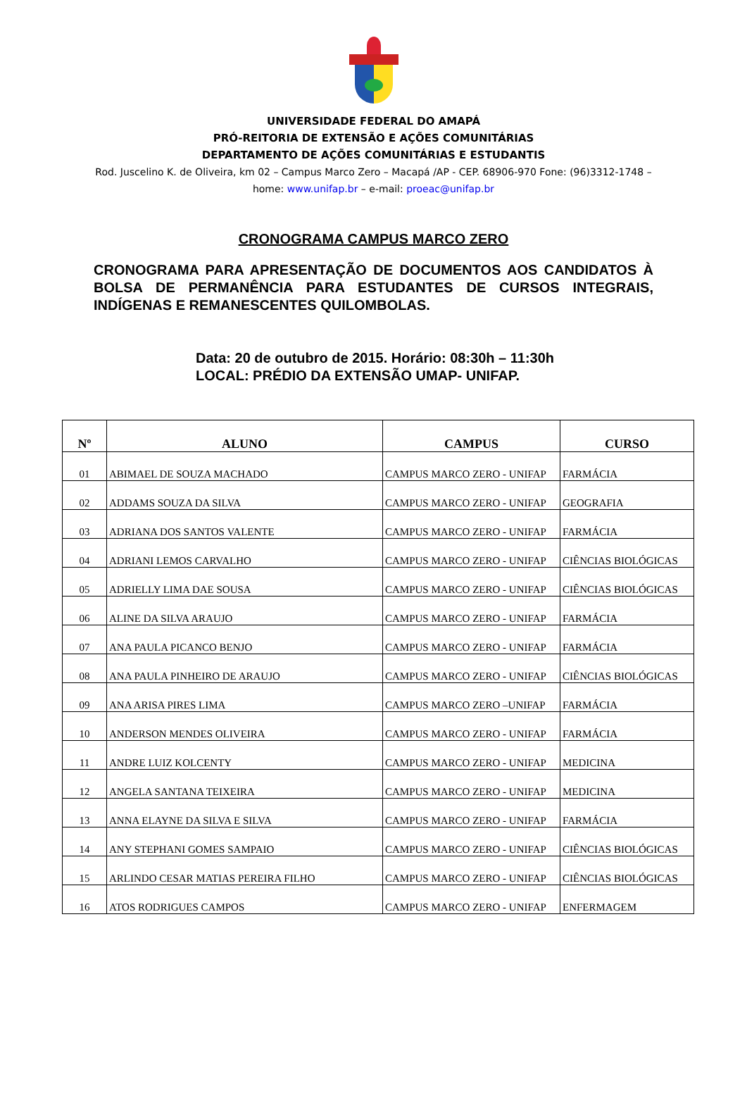UNIVERSIDADE FEDERAL DO AMAPÁ
PRÓ-REITORIA DE EXTENSÃO E AÇÕES COMUNITÁRIAS
DEPARTAMENTO DE AÇÕES COMUNITÁRIAS E ESTUDANTIS
Rod. Juscelino K. de Oliveira, km 02 – Campus Marco Zero – Macapá /AP - CEP. 68906-970 Fone: (96)3312-1748 – home: www.unifap.br – e-mail: proeac@unifap.br
CRONOGRAMA CAMPUS MARCO ZERO
CRONOGRAMA PARA APRESENTAÇÃO DE DOCUMENTOS AOS CANDIDATOS À BOLSA DE PERMANÊNCIA PARA ESTUDANTES DE CURSOS INTEGRAIS, INDÍGENAS E REMANESCENTES QUILOMBOLAS.
Data: 20 de outubro de 2015. Horário: 08:30h – 11:30h
LOCAL: PRÉDIO DA EXTENSÃO UMAP- UNIFAP.
| Nº | ALUNO | CAMPUS | CURSO |
| --- | --- | --- | --- |
| 01 | ABIMAEL DE SOUZA MACHADO | CAMPUS MARCO ZERO - UNIFAP | FARMÁCIA |
| 02 | ADDAMS SOUZA DA SILVA | CAMPUS MARCO ZERO - UNIFAP | GEOGRAFIA |
| 03 | ADRIANA DOS SANTOS VALENTE | CAMPUS MARCO ZERO - UNIFAP | FARMÁCIA |
| 04 | ADRIANI LEMOS CARVALHO | CAMPUS MARCO ZERO - UNIFAP | CIÊNCIAS BIOLÓGICAS |
| 05 | ADRIELLY LIMA DAE SOUSA | CAMPUS MARCO ZERO - UNIFAP | CIÊNCIAS BIOLÓGICAS |
| 06 | ALINE DA SILVA ARAUJO | CAMPUS MARCO ZERO - UNIFAP | FARMÁCIA |
| 07 | ANA PAULA PICANCO BENJO | CAMPUS MARCO ZERO - UNIFAP | FARMÁCIA |
| 08 | ANA PAULA PINHEIRO DE ARAUJO | CAMPUS MARCO ZERO - UNIFAP | CIÊNCIAS BIOLÓGICAS |
| 09 | ANA ARISA PIRES LIMA | CAMPUS MARCO ZERO –UNIFAP | FARMÁCIA |
| 10 | ANDERSON MENDES OLIVEIRA | CAMPUS MARCO ZERO - UNIFAP | FARMÁCIA |
| 11 | ANDRE LUIZ KOLCENTY | CAMPUS MARCO ZERO - UNIFAP | MEDICINA |
| 12 | ANGELA SANTANA TEIXEIRA | CAMPUS MARCO ZERO - UNIFAP | MEDICINA |
| 13 | ANNA ELAYNE DA SILVA E SILVA | CAMPUS MARCO ZERO - UNIFAP | FARMÁCIA |
| 14 | ANY STEPHANI GOMES SAMPAIO | CAMPUS MARCO ZERO - UNIFAP | CIÊNCIAS BIOLÓGICAS |
| 15 | ARLINDO CESAR MATIAS PEREIRA FILHO | CAMPUS MARCO ZERO - UNIFAP | CIÊNCIAS BIOLÓGICAS |
| 16 | ATOS RODRIGUES CAMPOS | CAMPUS MARCO ZERO - UNIFAP | ENFERMAGEM |